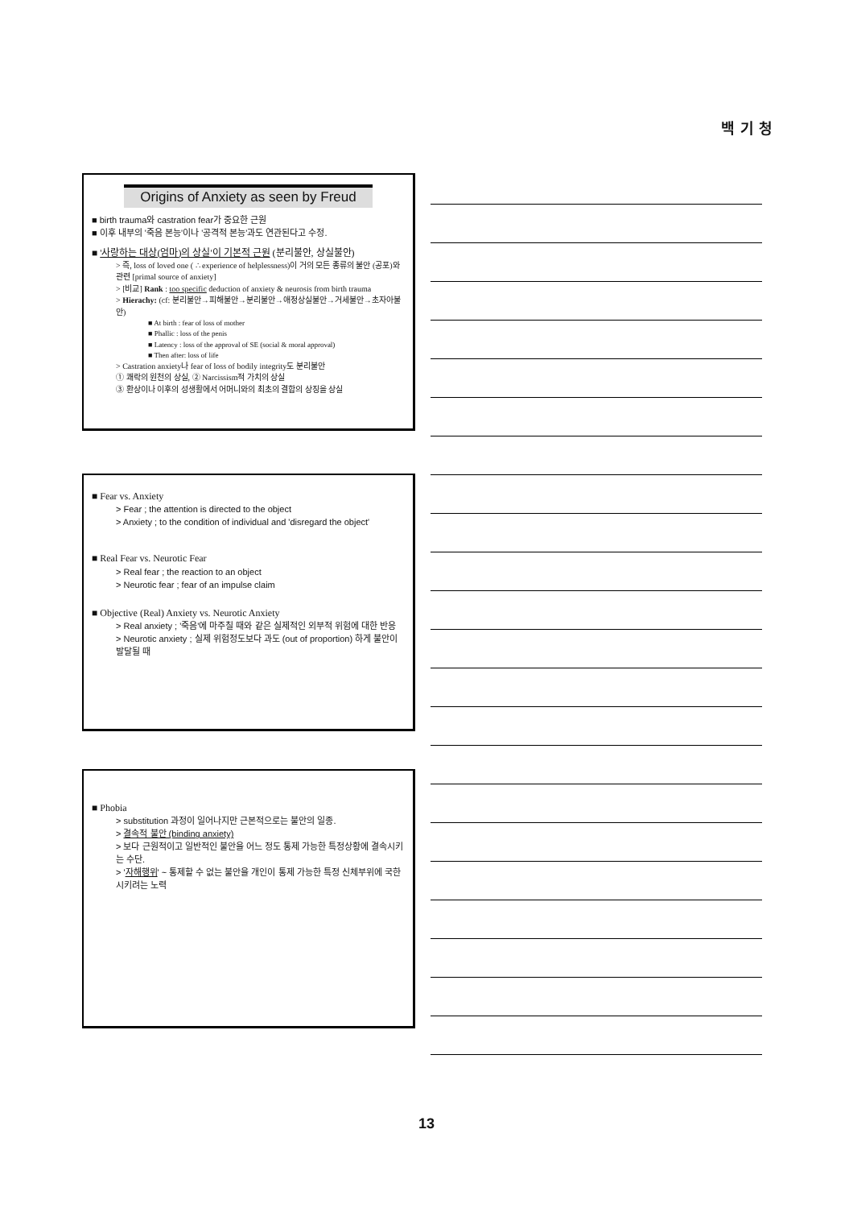백 기 청
Origins of Anxiety as seen by Freud
■ birth trauma와 castration fear가 중요한 근원
■ 이후 내부의 '죽음 본능'이나 '공격적 본능'과도 연관된다고 수정.
■ '사랑하는 대상(엄마)의 상실'이 기본적 근원 (분리불안, 상실불안)
> 즉, loss of loved one ( ∴ experience of helplessness)이 거의 모든 종류의 불안 (공포)와 관련 [primal source of anxiety]
> [비교] Rank : too specific deduction of anxiety & neurosis from birth trauma
> Hierachy: (cf: 분리불안→피해불안→분리불안→애정상실불안→거세불안→초자아불안)
■ At birth : fear of loss of mother
■ Phallic : loss of the penis
■ Latency : loss of the approval of SE (social & moral approval)
■ Then after: loss of life
> Castration anxiety나 fear of loss of bodily integrity도 분리불안
① 쾌락의 원천의 상실, ② Narcissism적 가치의 상실
③ 환상이나 이후의 성생활에서 어머니와의 최초의 결합의 상징을 상실
■ Fear vs. Anxiety
> Fear ; the attention is directed to the object
> Anxiety ; to the condition of individual and 'disregard the object'
■ Real Fear vs. Neurotic Fear
> Real fear ; the reaction to an object
> Neurotic fear ; fear of an impulse claim
■ Objective (Real) Anxiety vs. Neurotic Anxiety
> Real anxiety ; '죽음'에 마주칠 때와 같은 실제적인 외부적 위험에 대한 반응
> Neurotic anxiety ; 실제 위험정도보다 과도 (out of proportion) 하게 불안이 발달될 때
■ Phobia
> substitution 과정이 일어나지만 근본적으로는 불안의 일종.
> 결속적 불안 (binding anxiety)
> 보다 근원적이고 일반적인 불안을 어느 정도 통제 가능한 특정상황에 결속시키는 수단.
> '자해행위' ~ 통제할 수 없는 불안을 개인이 통제 가능한 특정 신체부위에 국한시키려는 노력
13